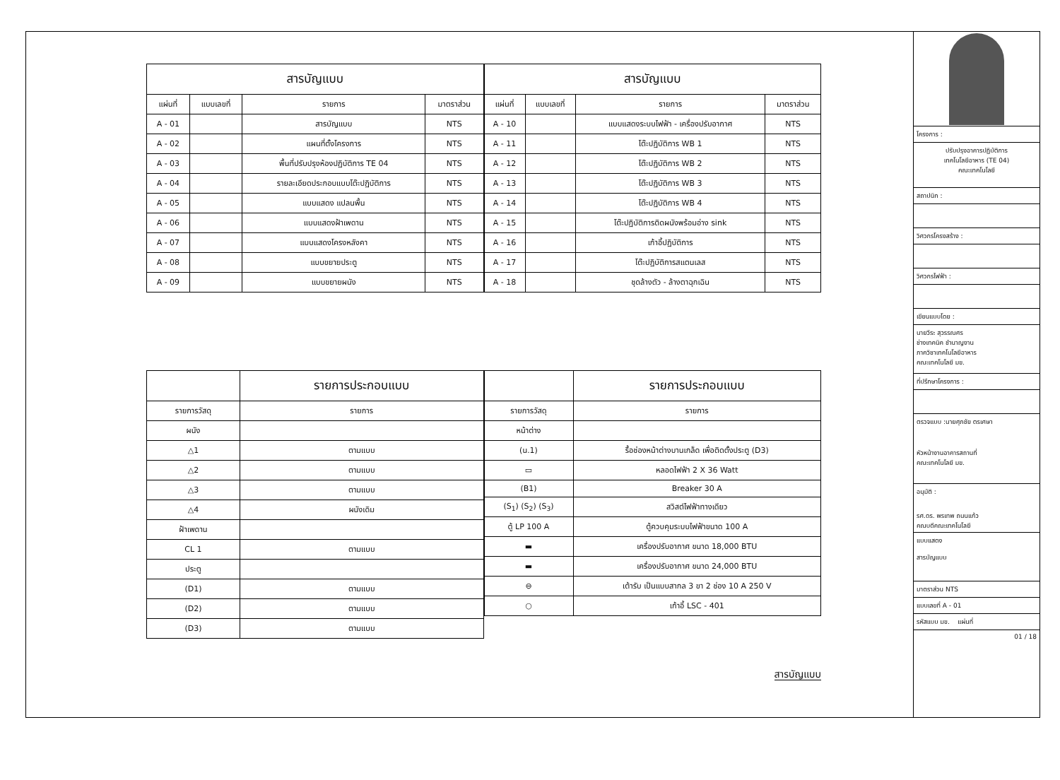| สารบัญแบบ | | | |
| --- | --- | --- | --- |
| แผ่นที่ | แบบเลขที่ | รายการ | มาตราส่วน |
| A - 01 | | สารบัญแบบ | NTS |
| A - 02 | | แผนที่ตั้งโครงการ | NTS |
| A - 03 | | พื้นที่ปรับปรุงห้องปฏิบัติการ TE 04 | NTS |
| A - 04 | | รายละเอียดประกอบแบบโต๊ะปฏิบัติการ | NTS |
| A - 05 | | แบบแสดง แปลนพื้น | NTS |
| A - 06 | | แบบแสดงฝ้าเพดาน | NTS |
| A - 07 | | แบบแสดงโครงหลังคา | NTS |
| A - 08 | | แบบขยายประตู | NTS |
| A - 09 | | แบบขยายผนัง | NTS |
| สารบัญแบบ | | | |
| --- | --- | --- | --- |
| แผ่นที่ | แบบเลขที่ | รายการ | มาตราส่วน |
| A - 10 | | แบบแสดงระบบไฟฟ้า - เครื่องปรับอากาศ | NTS |
| A - 11 | | โต๊ะปฏิบัติการ WB 1 | NTS |
| A - 12 | | โต๊ะปฏิบัติการ WB 2 | NTS |
| A - 13 | | โต๊ะปฏิบัติการ WB 3 | NTS |
| A - 14 | | โต๊ะปฏิบัติการ WB 4 | NTS |
| A - 15 | | โต๊ะปฏิบัติการติดผนังพร้อมอ่าง sink | NTS |
| A - 16 | | เก้าอี้ปฏิบัติการ | NTS |
| A - 17 | | โต๊ะปฏิบัติการสแตนเลส | NTS |
| A - 18 | | ชุดล้างตัว - ล้างตาฉุกเฉิน | NTS |
| | รายการประกอบแบบ |
| --- | --- |
| รายการวัสดุ | รายการ |
| ผนัง | |
| △1 | ตามแบบ |
| △2 | ตามแบบ |
| △3 | ตามแบบ |
| △4 | ผนังเดิม |
| ฝ้าเพดาน | |
| CL 1 | ตามแบบ |
| ประตู | |
| (D1) | ตามแบบ |
| (D2) | ตามแบบ |
| (D3) | ตามแบบ |
| | รายการประกอบแบบ |
| --- | --- |
| รายการวัสดุ | รายการ |
| หน้าต่าง | |
| (น.1) | รื้อช่องหน้าต่างบานเกล็ด เพื่อติดตั้งประตู (D3) |
| ▭ | หลอดไฟฟ้า 2 X 36 Watt |
| (B1) | Breaker 30 A |
| (S<sub>1</sub>) (S<sub>2</sub>) (S<sub>3</sub>) | สวิสต์ไฟฟ้าทางเดียว |
| ตู้ LP 100 A | ตู้ควบคุมระบบไฟฟ้าขนาด 100 A |
| ▬ | เครื่องปรับอากาศ ขนาด 18,000 BTU |
| ▬ | เครื่องปรับอากาศ ขนาด 24,000 BTU |
| ⊖ | เต้ารับ เป็นแบบสากล 3 ขา 2 ช่อง 10 A 250 V |
| ○ | เก้าอี้ LSC - 401 |
สารบัญแบบ
โครงการ :
ปรับปรุงอาคารปฏิบัติการ
เทคโนโลยีอาหาร (TE 04)
คณะเทคโนโลยี
สถาปนิก :
วิศวกรโครงสร้าง :
วิศวกรไฟฟ้า :
เขียนแบบโดย :
นายวีระ สุวรรณศร
ช่างเทคนิค ชำนาญงาน
ภาควิชาเทคโนโลยีอาหาร
คณะเทคโนโลยี มข.
ที่ปรึกษาโครงการ :
ตรวจแบบ :นายศุภชัย ตรเศษา
หัวหน้างานอาคารสถานที่
คณะเทคโนโลยี มข.
อนุมัติ :
รศ.ดร. พรเทพ ถนนแก้ว
คณบดีคณะเทคโนโลยี
แบบแสดง
สารบัญแบบ
มาตราส่วน NTS
แบบเลขที่ A - 01
รหัสแบบ มข. แผ่นที่
01 / 18